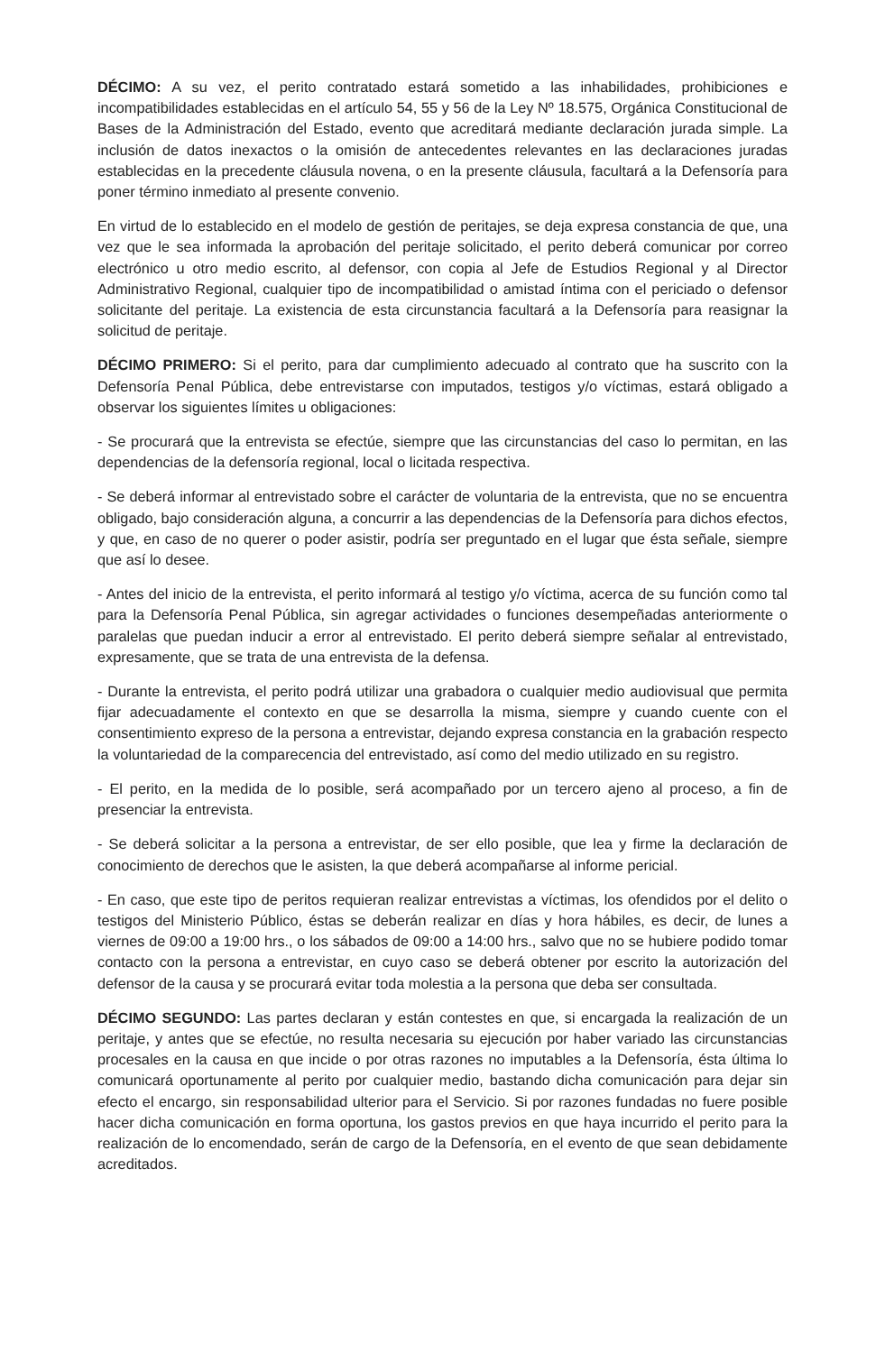DÉCIMO: A su vez, el perito contratado estará sometido a las inhabilidades, prohibiciones e incompatibilidades establecidas en el artículo 54, 55 y 56 de la Ley Nº 18.575, Orgánica Constitucional de Bases de la Administración del Estado, evento que acreditará mediante declaración jurada simple. La inclusión de datos inexactos o la omisión de antecedentes relevantes en las declaraciones juradas establecidas en la precedente cláusula novena, o en la presente cláusula, facultará a la Defensoría para poner término inmediato al presente convenio.
En virtud de lo establecido en el modelo de gestión de peritajes, se deja expresa constancia de que, una vez que le sea informada la aprobación del peritaje solicitado, el perito deberá comunicar por correo electrónico u otro medio escrito, al defensor, con copia al Jefe de Estudios Regional y al Director Administrativo Regional, cualquier tipo de incompatibilidad o amistad íntima con el periciado o defensor solicitante del peritaje. La existencia de esta circunstancia facultará a la Defensoría para reasignar la solicitud de peritaje.
DÉCIMO PRIMERO: Si el perito, para dar cumplimiento adecuado al contrato que ha suscrito con la Defensoría Penal Pública, debe entrevistarse con imputados, testigos y/o víctimas, estará obligado a observar los siguientes límites u obligaciones:
- Se procurará que la entrevista se efectúe, siempre que las circunstancias del caso lo permitan, en las dependencias de la defensoría regional, local o licitada respectiva.
- Se deberá informar al entrevistado sobre el carácter de voluntaria de la entrevista, que no se encuentra obligado, bajo consideración alguna, a concurrir a las dependencias de la Defensoría para dichos efectos, y que, en caso de no querer o poder asistir, podría ser preguntado en el lugar que ésta señale, siempre que así lo desee.
- Antes del inicio de la entrevista, el perito informará al testigo y/o víctima, acerca de su función como tal para la Defensoría Penal Pública, sin agregar actividades o funciones desempeñadas anteriormente o paralelas que puedan inducir a error al entrevistado. El perito deberá siempre señalar al entrevistado, expresamente, que se trata de una entrevista de la defensa.
- Durante la entrevista, el perito podrá utilizar una grabadora o cualquier medio audiovisual que permita fijar adecuadamente el contexto en que se desarrolla la misma, siempre y cuando cuente con el consentimiento expreso de la persona a entrevistar, dejando expresa constancia en la grabación respecto la voluntariedad de la comparecencia del entrevistado, así como del medio utilizado en su registro.
- El perito, en la medida de lo posible, será acompañado por un tercero ajeno al proceso, a fin de presenciar la entrevista.
- Se deberá solicitar a la persona a entrevistar, de ser ello posible, que lea y firme la declaración de conocimiento de derechos que le asisten, la que deberá acompañarse al informe pericial.
- En caso, que este tipo de peritos requieran realizar entrevistas a víctimas, los ofendidos por el delito o testigos del Ministerio Público, éstas se deberán realizar en días y hora hábiles, es decir, de lunes a viernes de 09:00 a 19:00 hrs., o los sábados de 09:00 a 14:00 hrs., salvo que no se hubiere podido tomar contacto con la persona a entrevistar, en cuyo caso se deberá obtener por escrito la autorización del defensor de la causa y se procurará evitar toda molestia a la persona que deba ser consultada.
DÉCIMO SEGUNDO: Las partes declaran y están contestes en que, si encargada la realización de un peritaje, y antes que se efectúe, no resulta necesaria su ejecución por haber variado las circunstancias procesales en la causa en que incide o por otras razones no imputables a la Defensoría, ésta última lo comunicará oportunamente al perito por cualquier medio, bastando dicha comunicación para dejar sin efecto el encargo, sin responsabilidad ulterior para el Servicio. Si por razones fundadas no fuere posible hacer dicha comunicación en forma oportuna, los gastos previos en que haya incurrido el perito para la realización de lo encomendado, serán de cargo de la Defensoría, en el evento de que sean debidamente acreditados.